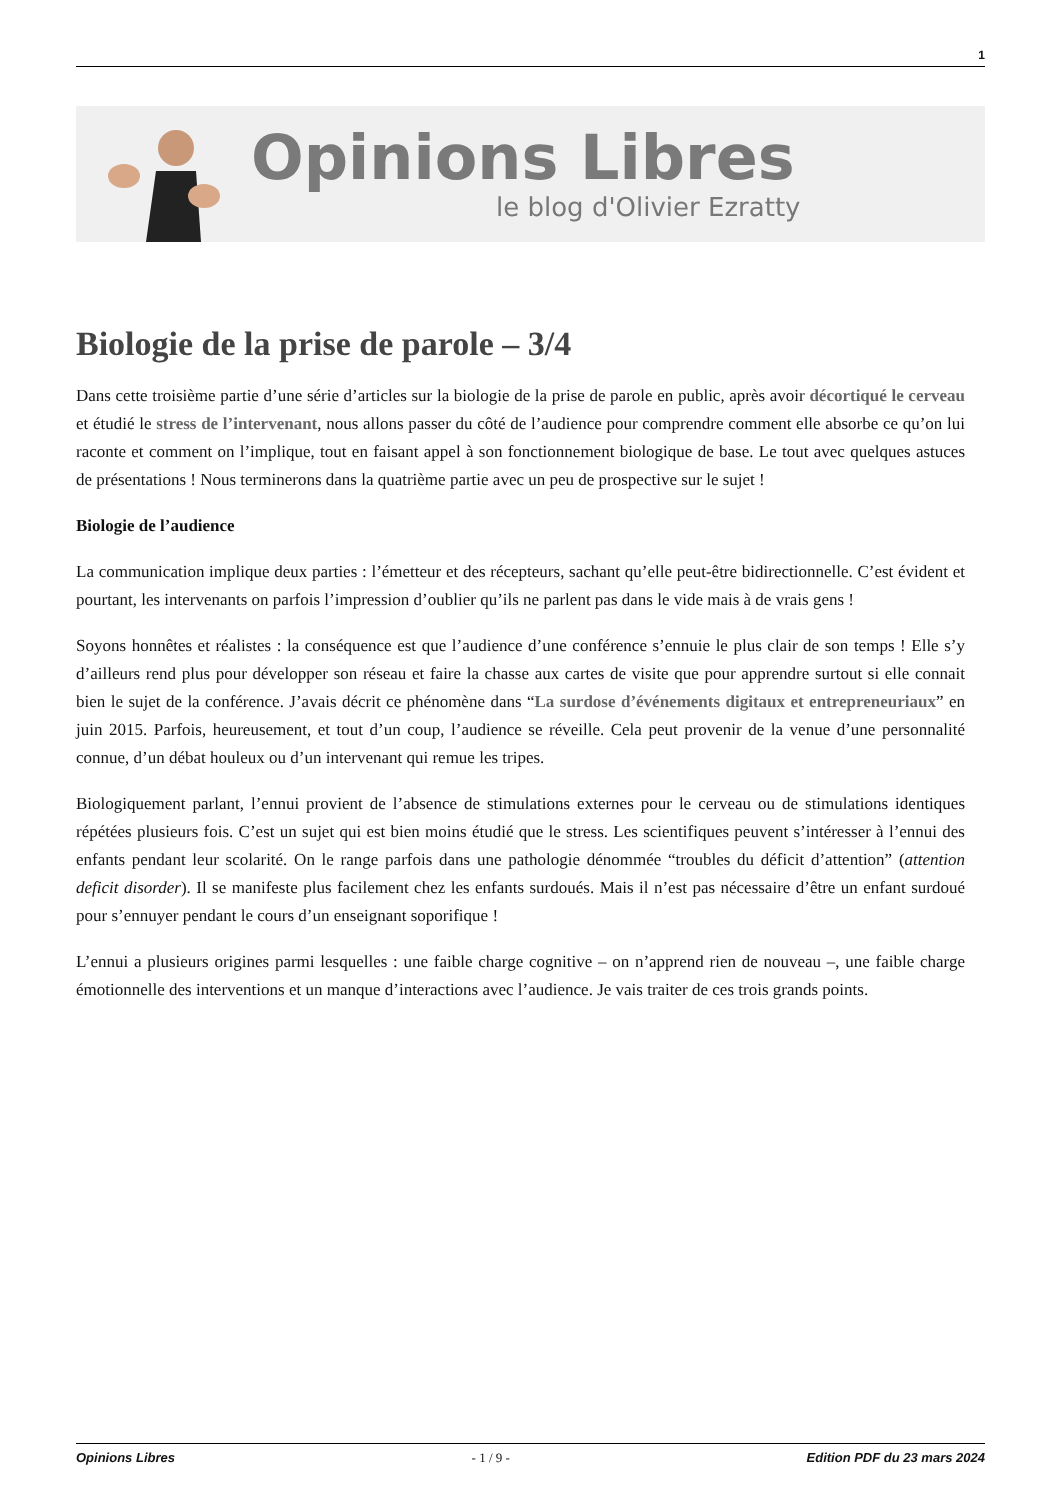1
Opinions Libres
le blog d'Olivier Ezratty
Biologie de la prise de parole – 3/4
Dans cette troisième partie d’une série d’articles sur la biologie de la prise de parole en public, après avoir décortiqué le cerveau et étudié le stress de l’intervenant, nous allons passer du côté de l’audience pour comprendre comment elle absorbe ce qu’on lui raconte et comment on l’implique, tout en faisant appel à son fonctionnement biologique de base. Le tout avec quelques astuces de présentations ! Nous terminerons dans la quatrième partie avec un peu de prospective sur le sujet !
Biologie de l’audience
La communication implique deux parties : l’émetteur et des récepteurs, sachant qu’elle peut-être bidirectionnelle. C’est évident et pourtant, les intervenants on parfois l’impression d’oublier qu’ils ne parlent pas dans le vide mais à de vrais gens !
Soyons honnêtes et réalistes : la conséquence est que l’audience d’une conférence s’ennuie le plus clair de son temps ! Elle s’y d’ailleurs rend plus pour développer son réseau et faire la chasse aux cartes de visite que pour apprendre surtout si elle connait bien le sujet de la conférence. J’avais décrit ce phénomène dans “La surdose d’événements digitaux et entrepreneuriaux” en juin 2015. Parfois, heureusement, et tout d’un coup, l’audience se réveille. Cela peut provenir de la venue d’une personnalité connue, d’un débat houleux ou d’un intervenant qui remue les tripes.
Biologiquement parlant, l’ennui provient de l’absence de stimulations externes pour le cerveau ou de stimulations identiques répétées plusieurs fois. C’est un sujet qui est bien moins étudié que le stress. Les scientifiques peuvent s’intéresser à l’ennui des enfants pendant leur scolarité. On le range parfois dans une pathologie dénommée “troubles du déficit d’attention” (attention deficit disorder). Il se manifeste plus facilement chez les enfants surdoués. Mais il n’est pas nécessaire d’être un enfant surdoué pour s’ennuyer pendant le cours d’un enseignant soporifique !
L’ennui a plusieurs origines parmi lesquelles : une faible charge cognitive – on n’apprend rien de nouveau –, une faible charge émotionnelle des interventions et un manque d’interactions avec l’audience. Je vais traiter de ces trois grands points.
Opinions Libres - 1 / 9 - Edition PDF du 23 mars 2024